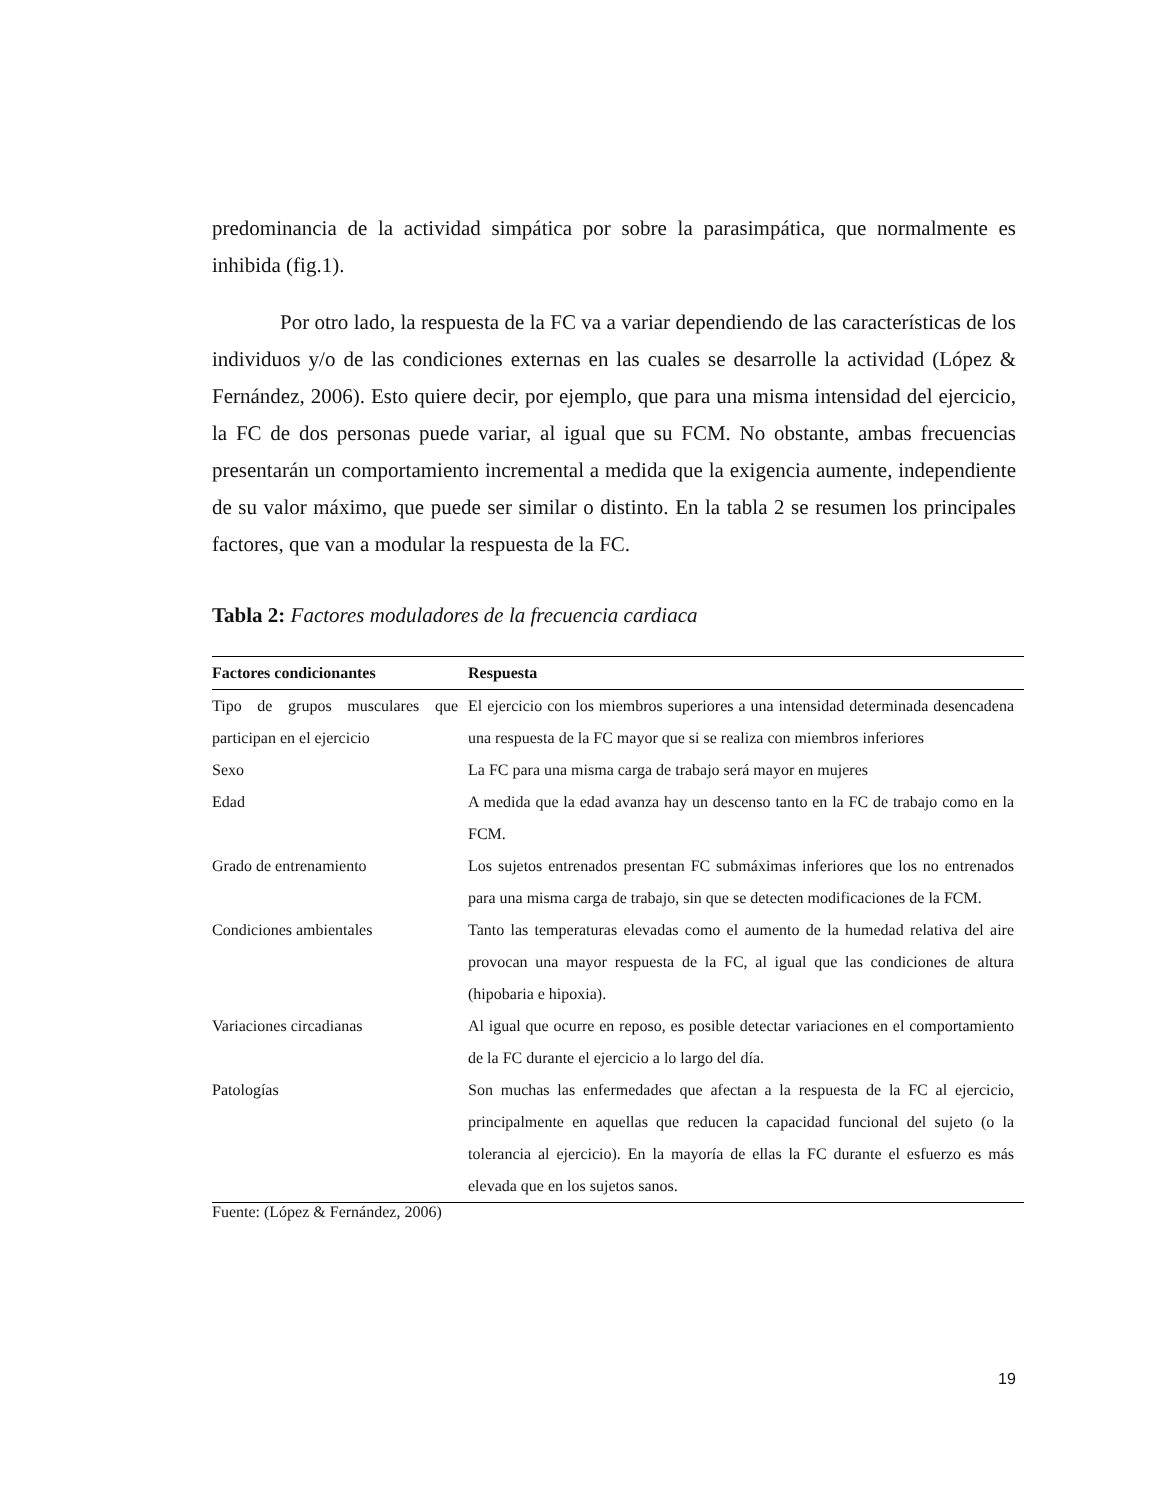predominancia de la actividad simpática por sobre la parasimpática, que normalmente es inhibida (fig.1).
Por otro lado, la respuesta de la FC va a variar dependiendo de las características de los individuos y/o de las condiciones externas en las cuales se desarrolle la actividad (López & Fernández, 2006). Esto quiere decir, por ejemplo, que para una misma intensidad del ejercicio, la FC de dos personas puede variar, al igual que su FCM. No obstante, ambas frecuencias presentarán un comportamiento incremental a medida que la exigencia aumente, independiente de su valor máximo, que puede ser similar o distinto. En la tabla 2 se resumen los principales factores, que van a modular la respuesta de la FC.
Tabla 2: Factores moduladores de la frecuencia cardiaca
| Factores condicionantes | Respuesta |
| --- | --- |
| Tipo de grupos musculares que participan en el ejercicio | El ejercicio con los miembros superiores a una intensidad determinada desencadena una respuesta de la FC mayor que si se realiza con miembros inferiores |
| Sexo | La FC para una misma carga de trabajo será mayor en mujeres |
| Edad | A medida que la edad avanza hay un descenso tanto en la FC de trabajo como en la FCM. |
| Grado de entrenamiento | Los sujetos entrenados presentan FC submáximas inferiores que los no entrenados para una misma carga de trabajo, sin que se detecten modificaciones de la FCM. |
| Condiciones ambientales | Tanto las temperaturas elevadas como el aumento de la humedad relativa del aire provocan una mayor respuesta de la FC, al igual que las condiciones de altura (hipobaria e hipoxia). |
| Variaciones circadianas | Al igual que ocurre en reposo, es posible detectar variaciones en el comportamiento de la FC durante el ejercicio a lo largo del día. |
| Patologías | Son muchas las enfermedades que afectan a la respuesta de la FC al ejercicio, principalmente en aquellas que reducen la capacidad funcional del sujeto (o la tolerancia al ejercicio). En la mayoría de ellas la FC durante el esfuerzo es más elevada que en los sujetos sanos. |
Fuente: (López & Fernández, 2006)
19